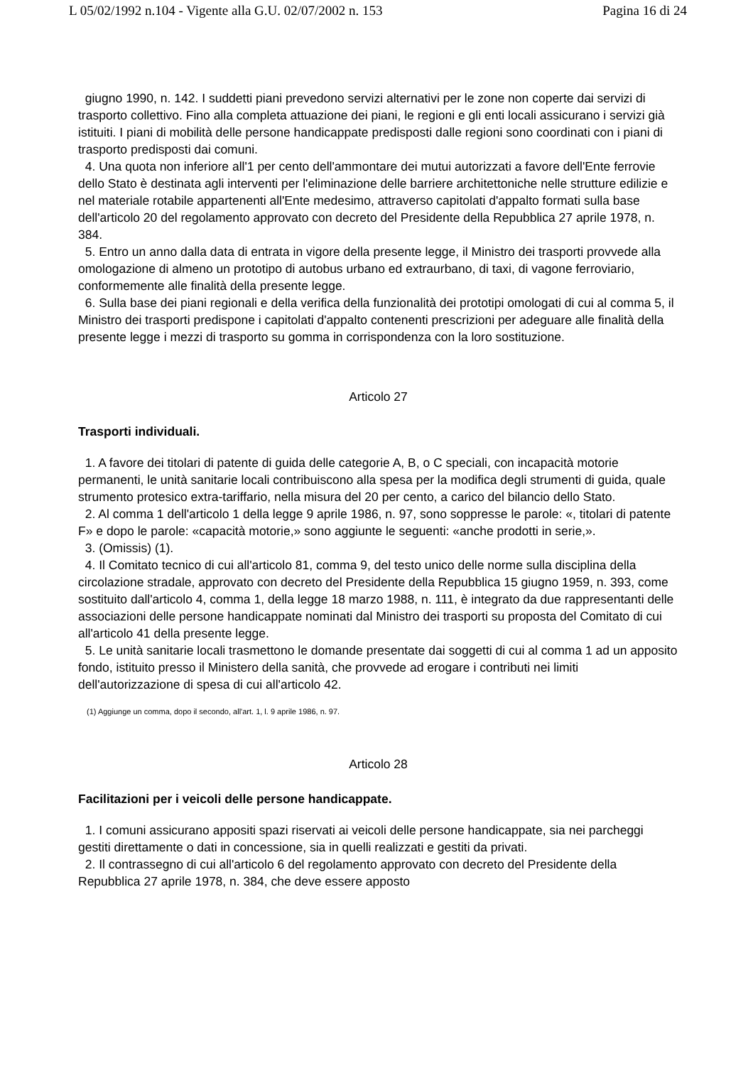L 05/02/1992 n.104 - Vigente alla G.U. 02/07/2002 n. 153 Pagina 16 di 24
giugno 1990, n. 142. I suddetti piani prevedono servizi alternativi per le zone non coperte dai servizi di trasporto collettivo. Fino alla completa attuazione dei piani, le regioni e gli enti locali assicurano i servizi già istituiti. I piani di mobilità delle persone handicappate predisposti dalle regioni sono coordinati con i piani di trasporto predisposti dai comuni.
4. Una quota non inferiore all'1 per cento dell'ammontare dei mutui autorizzati a favore dell'Ente ferrovie dello Stato è destinata agli interventi per l'eliminazione delle barriere architettoniche nelle strutture edilizie e nel materiale rotabile appartenenti all'Ente medesimo, attraverso capitolati d'appalto formati sulla base dell'articolo 20 del regolamento approvato con decreto del Presidente della Repubblica 27 aprile 1978, n. 384.
5. Entro un anno dalla data di entrata in vigore della presente legge, il Ministro dei trasporti provvede alla omologazione di almeno un prototipo di autobus urbano ed extraurbano, di taxi, di vagone ferroviario, conformemente alle finalità della presente legge.
6. Sulla base dei piani regionali e della verifica della funzionalità dei prototipi omologati di cui al comma 5, il Ministro dei trasporti predispone i capitolati d'appalto contenenti prescrizioni per adeguare alle finalità della presente legge i mezzi di trasporto su gomma in corrispondenza con la loro sostituzione.
Articolo 27
Trasporti individuali.
1. A favore dei titolari di patente di guida delle categorie A, B, o C speciali, con incapacità motorie permanenti, le unità sanitarie locali contribuiscono alla spesa per la modifica degli strumenti di guida, quale strumento protesico extra-tariffario, nella misura del 20 per cento, a carico del bilancio dello Stato.
2. Al comma 1 dell'articolo 1 della legge 9 aprile 1986, n. 97, sono soppresse le parole: «, titolari di patente F» e dopo le parole: «capacità motorie,» sono aggiunte le seguenti: «anche prodotti in serie,».
3. (Omissis) (1).
4. Il Comitato tecnico di cui all'articolo 81, comma 9, del testo unico delle norme sulla disciplina della circolazione stradale, approvato con decreto del Presidente della Repubblica 15 giugno 1959, n. 393, come sostituito dall'articolo 4, comma 1, della legge 18 marzo 1988, n. 111, è integrato da due rappresentanti delle associazioni delle persone handicappate nominati dal Ministro dei trasporti su proposta del Comitato di cui all'articolo 41 della presente legge.
5. Le unità sanitarie locali trasmettono le domande presentate dai soggetti di cui al comma 1 ad un apposito fondo, istituito presso il Ministero della sanità, che provvede ad erogare i contributi nei limiti dell'autorizzazione di spesa di cui all'articolo 42.
(1) Aggiunge un comma, dopo il secondo, all'art. 1, l. 9 aprile 1986, n. 97.
Articolo 28
Facilitazioni per i veicoli delle persone handicappate.
1. I comuni assicurano appositi spazi riservati ai veicoli delle persone handicappate, sia nei parcheggi gestiti direttamente o dati in concessione, sia in quelli realizzati e gestiti da privati.
2. Il contrassegno di cui all'articolo 6 del regolamento approvato con decreto del Presidente della Repubblica 27 aprile 1978, n. 384, che deve essere apposto